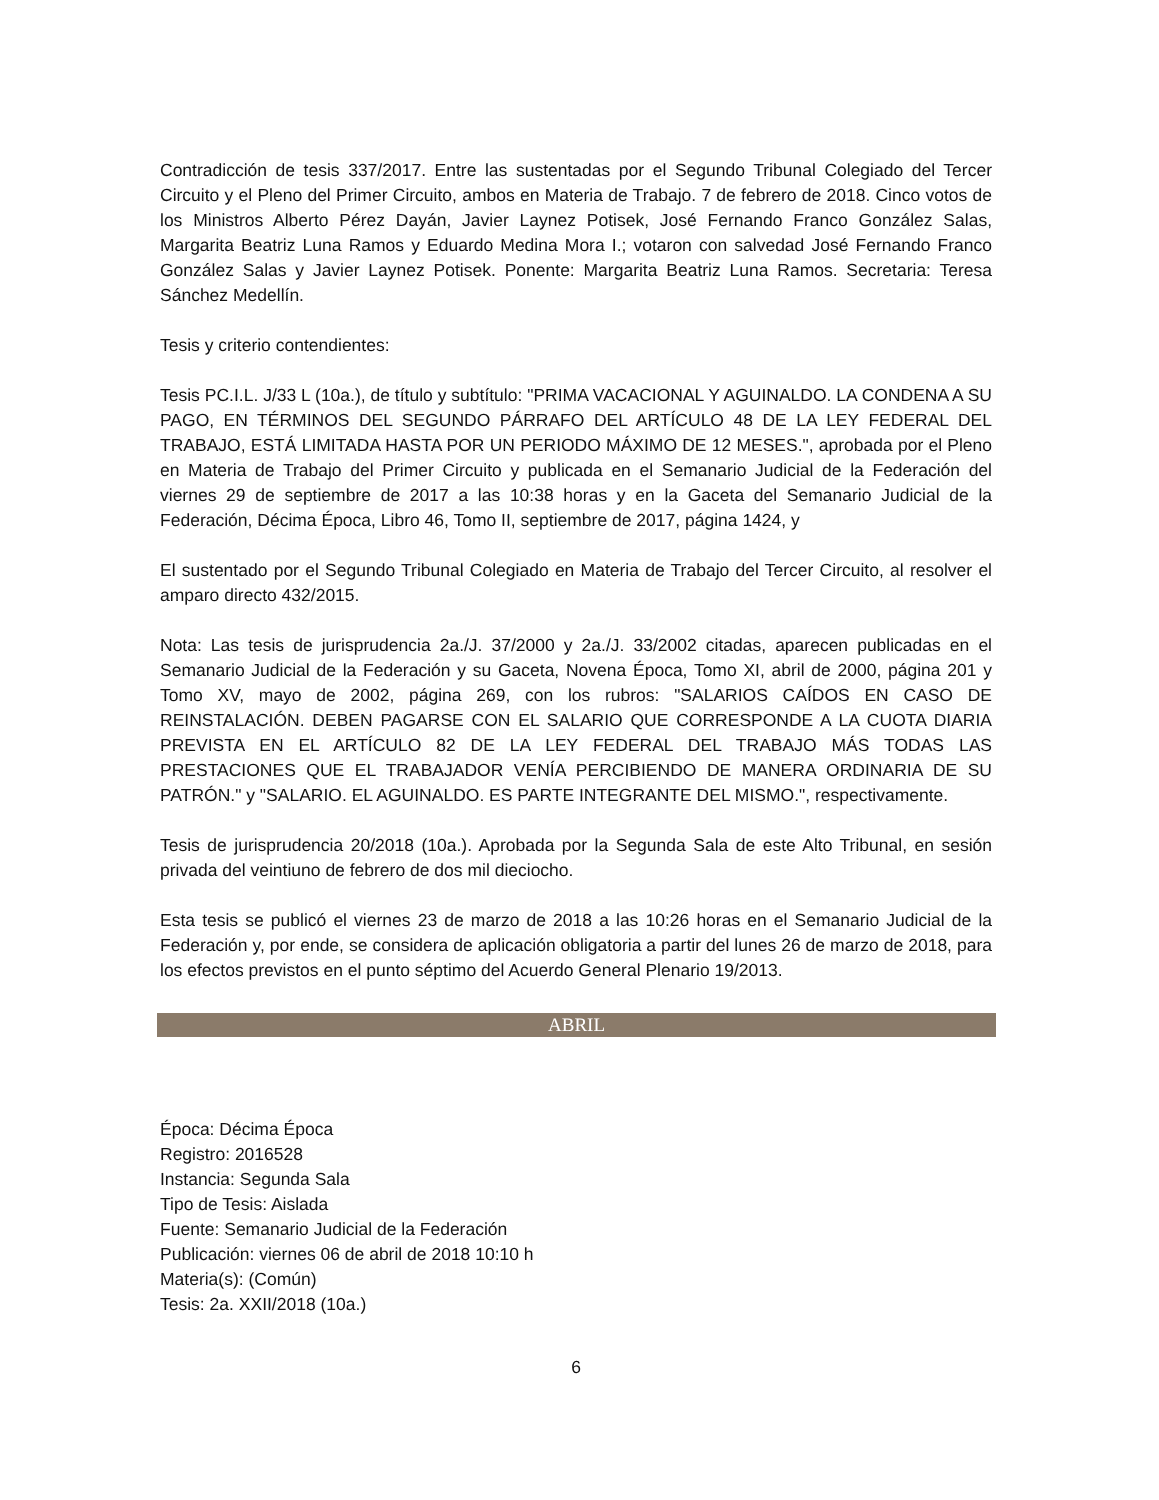Contradicción de tesis 337/2017. Entre las sustentadas por el Segundo Tribunal Colegiado del Tercer Circuito y el Pleno del Primer Circuito, ambos en Materia de Trabajo. 7 de febrero de 2018. Cinco votos de los Ministros Alberto Pérez Dayán, Javier Laynez Potisek, José Fernando Franco González Salas, Margarita Beatriz Luna Ramos y Eduardo Medina Mora I.; votaron con salvedad José Fernando Franco González Salas y Javier Laynez Potisek. Ponente: Margarita Beatriz Luna Ramos. Secretaria: Teresa Sánchez Medellín.
Tesis y criterio contendientes:
Tesis PC.I.L. J/33 L (10a.), de título y subtítulo: "PRIMA VACACIONAL Y AGUINALDO. LA CONDENA A SU PAGO, EN TÉRMINOS DEL SEGUNDO PÁRRAFO DEL ARTÍCULO 48 DE LA LEY FEDERAL DEL TRABAJO, ESTÁ LIMITADA HASTA POR UN PERIODO MÁXIMO DE 12 MESES.", aprobada por el Pleno en Materia de Trabajo del Primer Circuito y publicada en el Semanario Judicial de la Federación del viernes 29 de septiembre de 2017 a las 10:38 horas y en la Gaceta del Semanario Judicial de la Federación, Décima Época, Libro 46, Tomo II, septiembre de 2017, página 1424, y
El sustentado por el Segundo Tribunal Colegiado en Materia de Trabajo del Tercer Circuito, al resolver el amparo directo 432/2015.
Nota: Las tesis de jurisprudencia 2a./J. 37/2000 y 2a./J. 33/2002 citadas, aparecen publicadas en el Semanario Judicial de la Federación y su Gaceta, Novena Época, Tomo XI, abril de 2000, página 201 y Tomo XV, mayo de 2002, página 269, con los rubros: "SALARIOS CAÍDOS EN CASO DE REINSTALACIÓN. DEBEN PAGARSE CON EL SALARIO QUE CORRESPONDE A LA CUOTA DIARIA PREVISTA EN EL ARTÍCULO 82 DE LA LEY FEDERAL DEL TRABAJO MÁS TODAS LAS PRESTACIONES QUE EL TRABAJADOR VENÍA PERCIBIENDO DE MANERA ORDINARIA DE SU PATRÓN." y "SALARIO. EL AGUINALDO. ES PARTE INTEGRANTE DEL MISMO.", respectivamente.
Tesis de jurisprudencia 20/2018 (10a.). Aprobada por la Segunda Sala de este Alto Tribunal, en sesión privada del veintiuno de febrero de dos mil dieciocho.
Esta tesis se publicó el viernes 23 de marzo de 2018 a las 10:26 horas en el Semanario Judicial de la Federación y, por ende, se considera de aplicación obligatoria a partir del lunes 26 de marzo de 2018, para los efectos previstos en el punto séptimo del Acuerdo General Plenario 19/2013.
ABRIL
Época: Décima Época
Registro: 2016528
Instancia: Segunda Sala
Tipo de Tesis: Aislada
Fuente: Semanario Judicial de la Federación
Publicación: viernes 06 de abril de 2018 10:10 h
Materia(s): (Común)
Tesis: 2a. XXII/2018 (10a.)
6